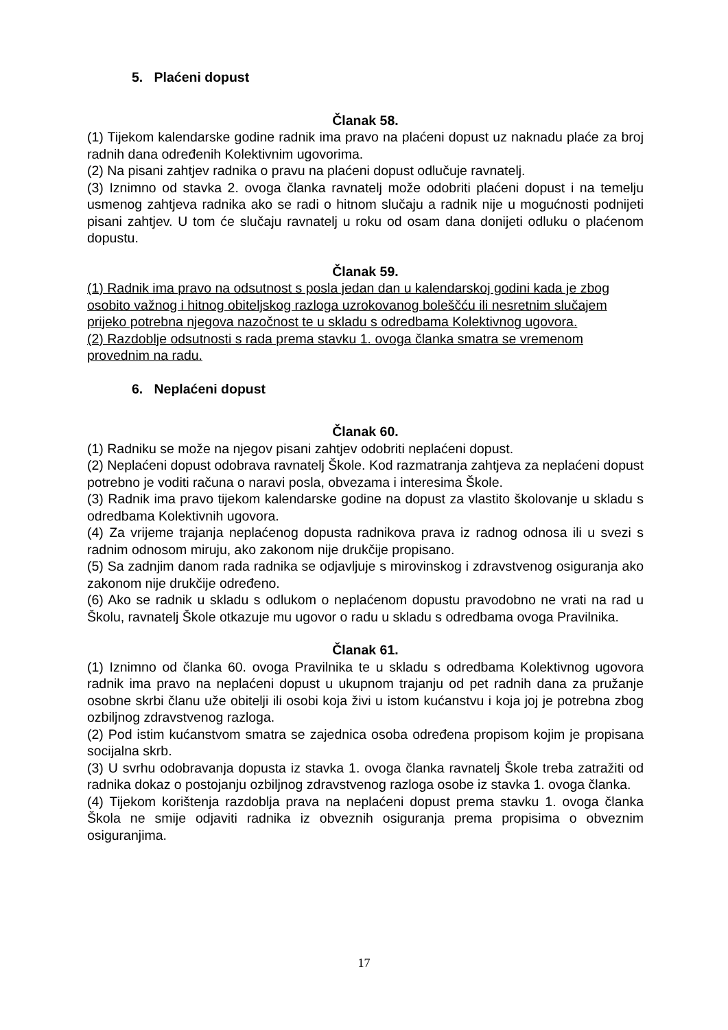5. Plaćeni dopust
Članak 58.
(1) Tijekom kalendarske godine radnik ima pravo na plaćeni dopust uz naknadu plaće za broj radnih dana određenih Kolektivnim ugovorima.
(2) Na pisani zahtjev radnika o pravu na plaćeni dopust odlučuje ravnatelj.
(3) Iznimno od stavka 2. ovoga članka ravnatelj može odobriti plaćeni dopust i na temelju usmenog zahtjeva radnika ako se radi o hitnom slučaju a radnik nije u mogućnosti podnijeti pisani zahtjev. U tom će slučaju ravnatelj u roku od osam dana donijeti odluku o plaćenom dopustu.
Članak 59.
(1) Radnik ima pravo na odsutnost s posla jedan dan u kalendarskoj godini kada je zbog osobito važnog i hitnog obiteljskog razloga uzrokovanog boleščću ili nesretnim slučajem prijeko potrebna njegova nazočnost te u skladu s odredbama Kolektivnog ugovora.
(2) Razdoblje odsutnosti s rada prema stavku 1. ovoga članka smatra se vremenom provednim na radu.
6. Neplaćeni dopust
Članak 60.
(1) Radniku se može na njegov pisani zahtjev odobriti neplaćeni dopust.
(2) Neplaćeni dopust odobrava ravnatelj Škole. Kod razmatranja zahtjeva za neplaćeni dopust potrebno je voditi računa o naravi posla, obvezama i interesima Škole.
(3) Radnik ima pravo tijekom kalendarske godine na dopust za vlastito školovanje u skladu s odredbama Kolektivnih ugovora.
(4) Za vrijeme trajanja neplaćenog dopusta radnikova prava iz radnog odnosa ili u svezi s radnim odnosom miruju, ako zakonom nije drukčije propisano.
(5) Sa zadnjim danom rada radnika se odjavljuje s mirovinskog i zdravstvenog osiguranja ako zakonom nije drukčije određeno.
(6) Ako se radnik u skladu s odlukom o neplaćenom dopustu pravodobno ne vrati na rad u Školu, ravnatelj Škole otkazuje mu ugovor o radu u skladu s odredbama ovoga Pravilnika.
Članak 61.
(1) Iznimno od članka 60. ovoga Pravilnika te u skladu s odredbama Kolektivnog ugovora radnik ima pravo na neplaćeni dopust u ukupnom trajanju od pet radnih dana za pružanje osobne skrbi članu uže obitelji ili osobi koja živi u istom kućanstvu i koja joj je potrebna zbog ozbiljnog zdravstvenog razloga.
(2) Pod istim kućanstvom smatra se zajednica osoba određena propisom kojim je propisana socijalna skrb.
(3) U svrhu odobravanja dopusta iz stavka 1. ovoga članka ravnatelj Škole treba zatražiti od radnika dokaz o postojanju ozbiljnog zdravstvenog razloga osobe iz stavka 1. ovoga članka.
(4) Tijekom korištenja razdoblja prava na neplaćeni dopust prema stavku 1. ovoga članka Škola ne smije odjaviti radnika iz obveznih osiguranja prema propisima o obveznim osiguranjima.
17